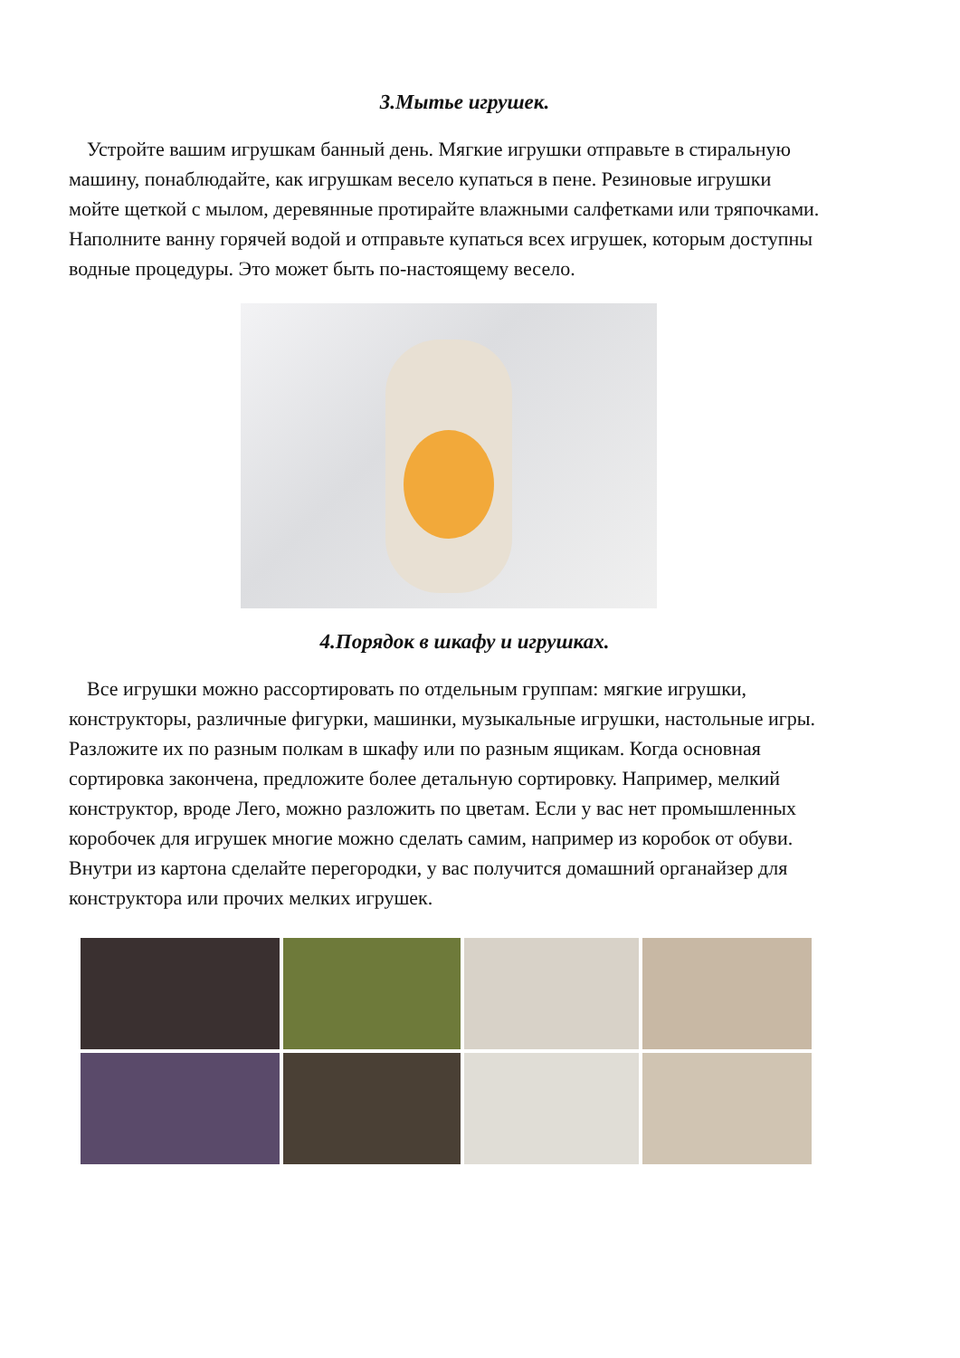3.Мытье игрушек.
Устройте вашим игрушкам банный день. Мягкие игрушки отправьте в стиральную машину, понаблюдайте, как игрушкам весело купаться в пене. Резиновые игрушки мойте щеткой с мылом, деревянные протирайте влажными салфетками или тряпочками. Наполните ванну горячей водой и отправьте купаться всех игрушек, которым доступны водные процедуры. Это может быть по-настоящему весело.
4.Порядок в шкафу и игрушках.
Все игрушки можно рассортировать по отдельным группам: мягкие игрушки, конструкторы, различные фигурки, машинки, музыкальные игрушки, настольные игры. Разложите их по разным полкам в шкафу или по разным ящикам. Когда основная сортировка закончена, предложите более детальную сортировку. Например, мелкий конструктор, вроде Лего, можно разложить по цветам. Если у вас нет промышленных коробочек для игрушек многие можно сделать самим, например из коробок от обуви. Внутри из картона сделайте перегородки, у вас получится домашний органайзер для конструктора или прочих мелких игрушек.